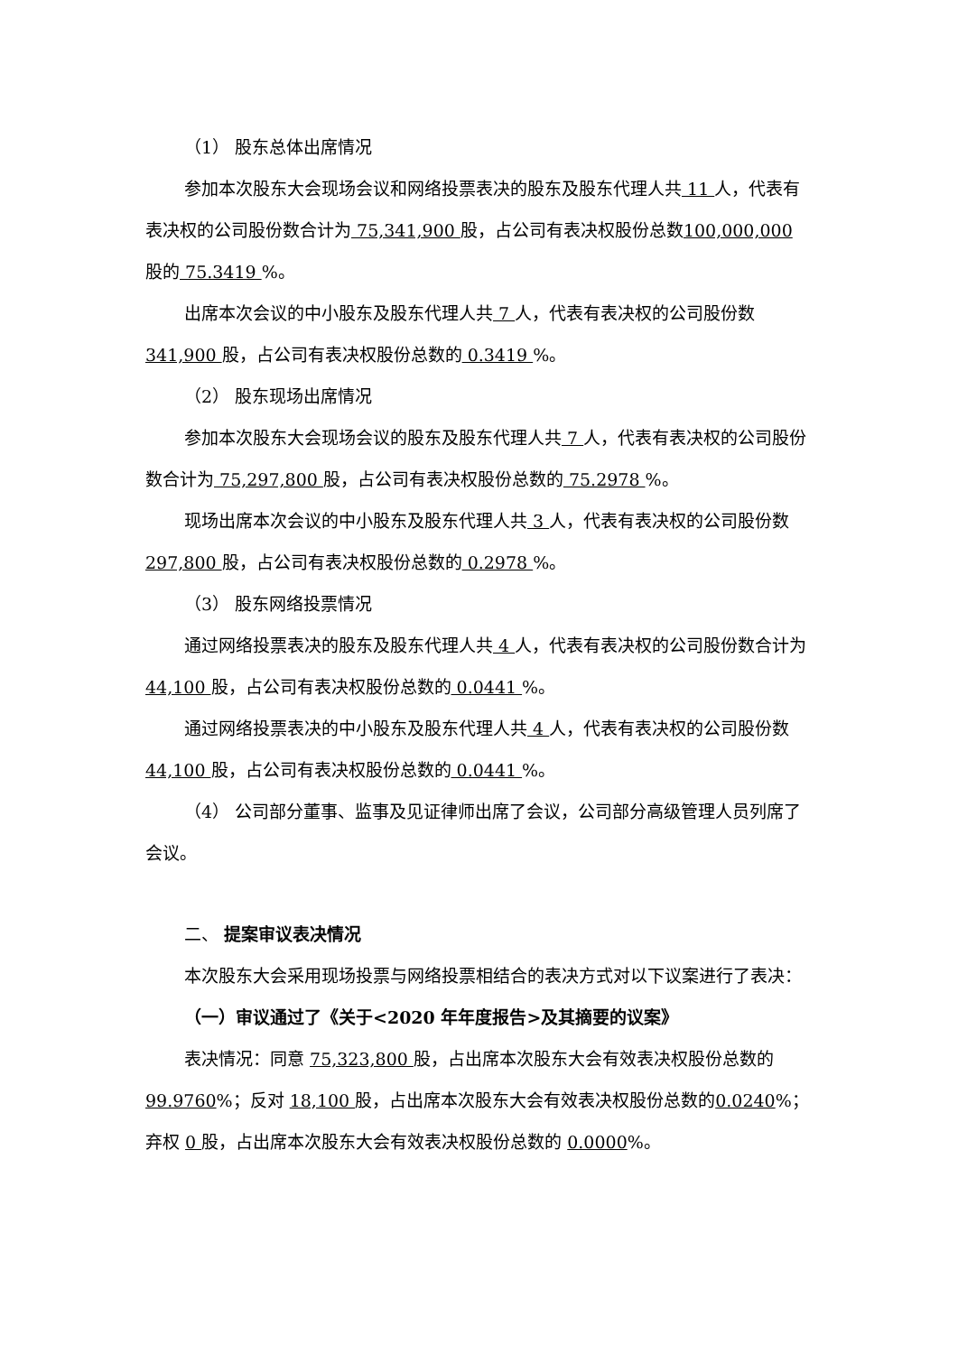（1） 股东总体出席情况
参加本次股东大会现场会议和网络投票表决的股东及股东代理人共 11 人，代表有表决权的公司股份数合计为 75,341,900 股，占公司有表决权股份总数100,000,000 股的 75.3419 %。
出席本次会议的中小股东及股东代理人共 7 人，代表有表决权的公司股份数 341,900 股，占公司有表决权股份总数的 0.3419 %。
（2） 股东现场出席情况
参加本次股东大会现场会议的股东及股东代理人共 7 人，代表有表决权的公司股份数合计为 75,297,800 股，占公司有表决权股份总数的 75.2978 %。
现场出席本次会议的中小股东及股东代理人共 3 人，代表有表决权的公司股份数 297,800 股，占公司有表决权股份总数的 0.2978 %。
（3） 股东网络投票情况
通过网络投票表决的股东及股东代理人共 4 人，代表有表决权的公司股份数合计为 44,100 股，占公司有表决权股份总数的 0.0441 %。
通过网络投票表决的中小股东及股东代理人共 4 人，代表有表决权的公司股份数 44,100 股，占公司有表决权股份总数的 0.0441 %。
（4） 公司部分董事、监事及见证律师出席了会议，公司部分高级管理人员列席了会议。
二、 提案审议表决情况
本次股东大会采用现场投票与网络投票相结合的表决方式对以下议案进行了表决：
（一）审议通过了《关于<2020 年年度报告>及其摘要的议案》
表决情况：同意 75,323,800 股，占出席本次股东大会有效表决权股份总数的 99.9760%；反对 18,100 股，占出席本次股东大会有效表决权股份总数的0.0240%；弃权 0 股，占出席本次股东大会有效表决权股份总数的 0.0000%。